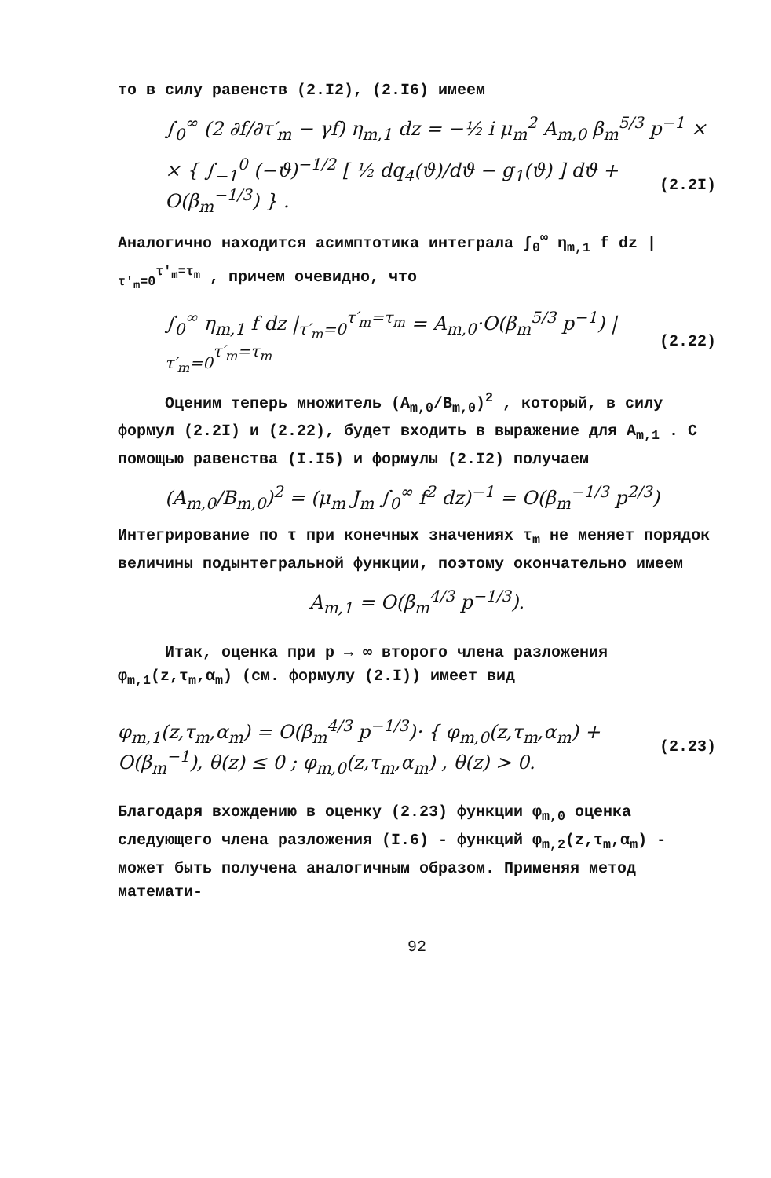то в силу равенств (2.I2), (2.I6) имеем
∫<sub>0</sub><sup>∞</sup> (2 ∂f/∂τ′<sub>m</sub> − γf) η<sub>m,1</sub> dz = −½ i μ<sub>m</sub><sup>2</sup> A<sub>m,0</sub> β<sub>m</sub><sup>5/3</sup> p<sup>−1</sup> ×
× { ∫<sub>−1</sub><sup>0</sup> (−ϑ)<sup>−1/2</sup> [ ½ dq<sub>4</sub>(ϑ)/dϑ − g<sub>1</sub>(ϑ) ] dϑ + O(β<sub>m</sub><sup>−1/3</sup>) } . (2.2I)
Аналогично находится асимптотика интеграла ∫<sub>0</sub><sup>∞</sup> η<sub>m,1</sub> f dz |<sub>τ′<sub>m</sub>=0</sub><sup>τ′<sub>m</sub>=τ<sub>m</sub></sup> , причем очевидно, что
∫<sub>0</sub><sup>∞</sup> η<sub>m,1</sub> f dz |<sub>τ′<sub>m</sub>=0</sub><sup>τ′<sub>m</sub>=τ<sub>m</sub></sup> = A<sub>m,0</sub>·O(β<sub>m</sub><sup>5/3</sup> p<sup>−1</sup>) |<sub>τ′<sub>m</sub>=0</sub><sup>τ′<sub>m</sub>=τ<sub>m</sub></sup> (2.22)
Оценим теперь множитель (A<sub>m,0</sub>/B<sub>m,0</sub>)<sup>2</sup> , который, в силу формул (2.2I) и (2.22), будет входить в выражение для A<sub>m,1</sub> . С помощью равенства (I.I5) и формулы (2.I2) получаем
(A<sub>m,0</sub>/B<sub>m,0</sub>)<sup>2</sup> = (μ<sub>m</sub> J<sub>m</sub> ∫<sub>0</sub><sup>∞</sup> f<sup>2</sup> dz)<sup>−1</sup> = O(β<sub>m</sub><sup>−1/3</sup> p<sup>2/3</sup>)
Интегрирование по τ при конечных значениях τ<sub>m</sub> не меняет порядок величины подынтегральной функции, поэтому окончательно имеем
A<sub>m,1</sub> = O(β<sub>m</sub><sup>4/3</sup> p<sup>−1/3</sup>).
Итак, оценка при p → ∞ второго члена разложения φ<sub>m,1</sub>(z,τ<sub>m</sub>,α<sub>m</sub>) (см. формулу (2.I)) имеет вид
φ<sub>m,1</sub>(z,τ<sub>m</sub>,α<sub>m</sub>) = O(β<sub>m</sub><sup>4/3</sup> p<sup>−1/3</sup>)· { φ<sub>m,0</sub>(z,τ<sub>m</sub>,α<sub>m</sub>) + O(β<sub>m</sub><sup>−1</sup>), θ(z) ≤ 0 ; φ<sub>m,0</sub>(z,τ<sub>m</sub>,α<sub>m</sub>) , θ(z) > 0. (2.23)
Благодаря вхождению в оценку (2.23) функции φ<sub>m,0</sub> оценка следующего члена разложения (I.6) - функций φ<sub>m,2</sub>(z,τ<sub>m</sub>,α<sub>m</sub>) - может быть получена аналогичным образом. Применяя метод математи-
92